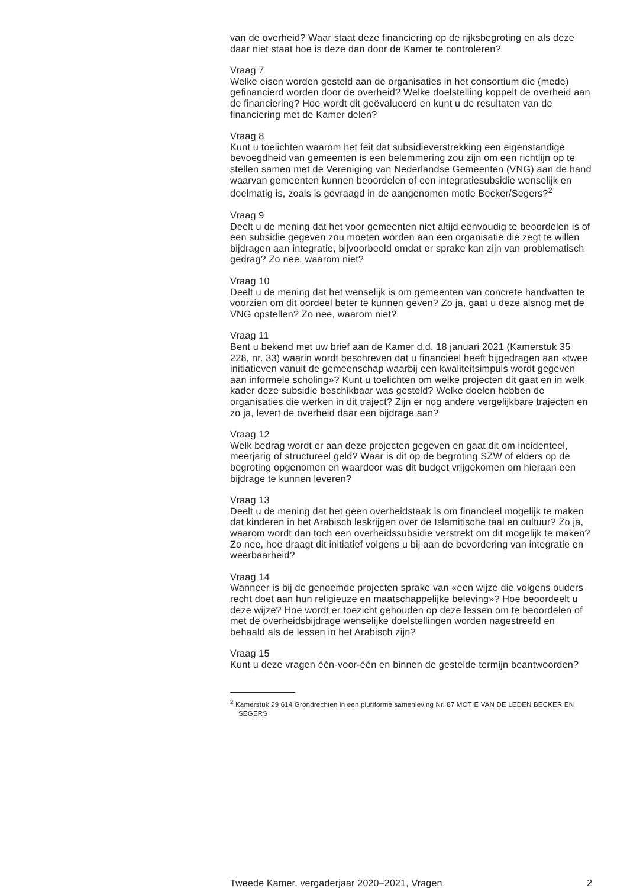van de overheid? Waar staat deze financiering op de rijksbegroting en als deze daar niet staat hoe is deze dan door de Kamer te controleren?
Vraag 7
Welke eisen worden gesteld aan de organisaties in het consortium die (mede) gefinancierd worden door de overheid? Welke doelstelling koppelt de overheid aan de financiering? Hoe wordt dit geëvalueerd en kunt u de resultaten van de financiering met de Kamer delen?
Vraag 8
Kunt u toelichten waarom het feit dat subsidieverstrekking een eigenstandige bevoegdheid van gemeenten is een belemmering zou zijn om een richtlijn op te stellen samen met de Vereniging van Nederlandse Gemeenten (VNG) aan de hand waarvan gemeenten kunnen beoordelen of een integratiesubsidie wenselijk en doelmatig is, zoals is gevraagd in de aangenomen motie Becker/Segers?<sup>2</sup>
Vraag 9
Deelt u de mening dat het voor gemeenten niet altijd eenvoudig te beoordelen is of een subsidie gegeven zou moeten worden aan een organisatie die zegt te willen bijdragen aan integratie, bijvoorbeeld omdat er sprake kan zijn van problematisch gedrag? Zo nee, waarom niet?
Vraag 10
Deelt u de mening dat het wenselijk is om gemeenten van concrete handvatten te voorzien om dit oordeel beter te kunnen geven? Zo ja, gaat u deze alsnog met de VNG opstellen? Zo nee, waarom niet?
Vraag 11
Bent u bekend met uw brief aan de Kamer d.d. 18 januari 2021 (Kamerstuk 35 228, nr. 33) waarin wordt beschreven dat u financieel heeft bijgedragen aan «twee initiatieven vanuit de gemeenschap waarbij een kwaliteitsimpuls wordt gegeven aan informele scholing»? Kunt u toelichten om welke projecten dit gaat en in welk kader deze subsidie beschikbaar was gesteld? Welke doelen hebben de organisaties die werken in dit traject? Zijn er nog andere vergelijkbare trajecten en zo ja, levert de overheid daar een bijdrage aan?
Vraag 12
Welk bedrag wordt er aan deze projecten gegeven en gaat dit om incidenteel, meerjarig of structureel geld? Waar is dit op de begroting SZW of elders op de begroting opgenomen en waardoor was dit budget vrijgekomen om hieraan een bijdrage te kunnen leveren?
Vraag 13
Deelt u de mening dat het geen overheidstaak is om financieel mogelijk te maken dat kinderen in het Arabisch leskrijgen over de Islamitische taal en cultuur? Zo ja, waarom wordt dan toch een overheidssubsidie verstrekt om dit mogelijk te maken? Zo nee, hoe draagt dit initiatief volgens u bij aan de bevordering van integratie en weerbaarheid?
Vraag 14
Wanneer is bij de genoemde projecten sprake van «een wijze die volgens ouders recht doet aan hun religieuze en maatschappelijke beleving»? Hoe beoordeelt u deze wijze? Hoe wordt er toezicht gehouden op deze lessen om te beoordelen of met de overheidsbijdrage wenselijke doelstellingen worden nagestreefd en behaald als de lessen in het Arabisch zijn?
Vraag 15
Kunt u deze vragen één-voor-één en binnen de gestelde termijn beantwoorden?
<sup>2</sup> Kamerstuk 29 614 Grondrechten in een pluriforme samenleving Nr. 87 MOTIE VAN DE LEDEN BECKER EN SEGERS
Tweede Kamer, vergaderjaar 2020–2021, Vragen 2